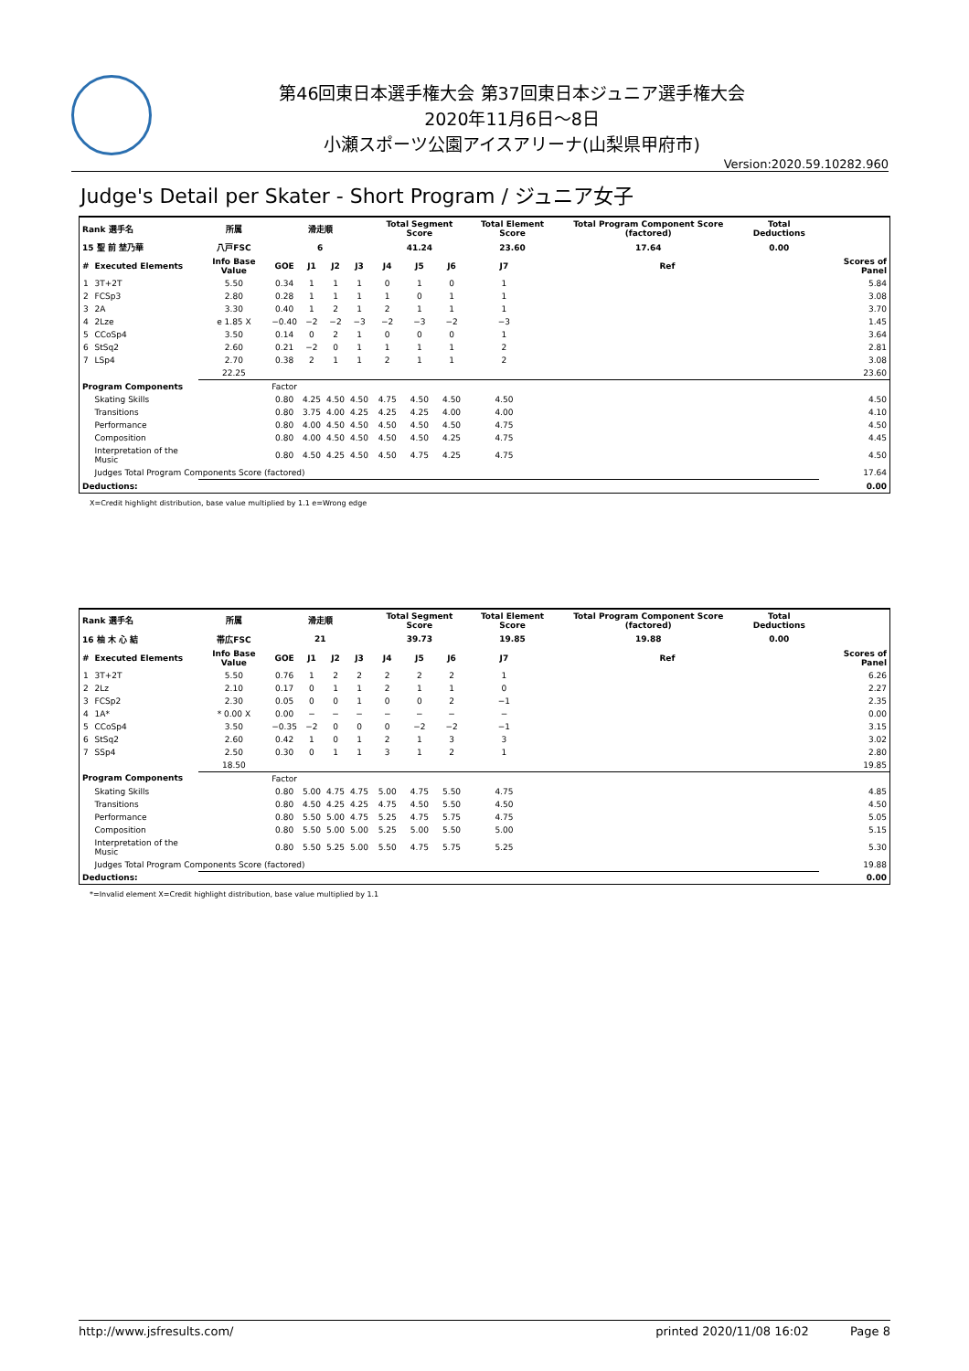第46回東日本選手権大会 第37回東日本ジュニア選手権大会
2020年11月6日～8日
小瀬スポーツ公園アイスアリーナ(山梨県甲府市)
Version:2020.59.10282.960
Judge's Detail per Skater - Short Program / ジュニア女子
| Rank 選手名 | | 所属 | 滑走順 | | | | Total Segment Score | | | Total Element Score | | Total Program Component Score (factored) | | Total Deductions | |
| --- | --- | --- | --- | --- | --- | --- | --- | --- | --- | --- | --- | --- | --- | --- | --- |
| 15 聖 前 埜乃華 | | 八戸FSC | 6 | | | | 41.24 | | | 23.60 | | 17.64 | | 0.00 | |
| # | Executed Elements | Info Base Value | GOE | J1 | J2 | J3 | J4 | J5 | J6 | J7 | | | Ref | | Scores of Panel |
| 1 | 3T+2T | 5.50 | 0.34 | 1 | 1 | 1 | 0 | 1 | 0 | 1 | | | | | 5.84 |
| 2 | FCSp3 | 2.80 | 0.28 | 1 | 1 | 1 | 1 | 0 | 1 | 1 | | | | | 3.08 |
| 3 | 2A | 3.30 | 0.40 | 1 | 2 | 1 | 2 | 1 | 1 | 1 | | | | | 3.70 |
| 4 | 2Lze | e 1.85 X | −0.40 | −2 | −2 | −3 | −2 | −3 | −2 | −3 | | | | | 1.45 |
| 5 | CCoSp4 | 3.50 | 0.14 | 0 | 2 | 1 | 0 | 0 | 0 | 1 | | | | | 3.64 |
| 6 | StSq2 | 2.60 | 0.21 | −2 | 0 | 1 | 1 | 1 | 1 | 2 | | | | | 2.81 |
| 7 | LSp4 | 2.70 | 0.38 | 2 | 1 | 1 | 2 | 1 | 1 | 2 | | | | | 3.08 |
| | | 22.25 | | | | | | | | | | | | | 23.60 |
| Program Components | | | Factor | | | | | | | | | | | | |
| | Skating Skills | | 0.80 | 4.25 | 4.50 | 4.50 | 4.75 | 4.50 | 4.50 | 4.50 | | | | | 4.50 |
| | Transitions | | 0.80 | 3.75 | 4.00 | 4.25 | 4.25 | 4.25 | 4.00 | 4.00 | | | | | 4.10 |
| | Performance | | 0.80 | 4.00 | 4.50 | 4.50 | 4.50 | 4.50 | 4.50 | 4.75 | | | | | 4.50 |
| | Composition | | 0.80 | 4.00 | 4.50 | 4.50 | 4.50 | 4.50 | 4.25 | 4.75 | | | | | 4.45 |
| | Interpretation of the Music | | 0.80 | 4.50 | 4.25 | 4.50 | 4.50 | 4.75 | 4.25 | 4.75 | | | | | 4.50 |
| | Judges Total Program Components Score (factored) | | | | | | | | | | | | | | 17.64 |
| Deductions: | | | | | | | | | | | | | | | 0.00 |
X=Credit highlight distribution, base value multiplied by 1.1 e=Wrong edge
| Rank 選手名 | | 所属 | 滑走順 | | | | Total Segment Score | | | Total Element Score | | Total Program Component Score (factored) | | Total Deductions | |
| --- | --- | --- | --- | --- | --- | --- | --- | --- | --- | --- | --- | --- | --- | --- | --- |
| 16 柚 木 心 結 | | 帯広FSC | 21 | | | | 39.73 | | | 19.85 | | 19.88 | | 0.00 | |
| # | Executed Elements | Info Base Value | GOE | J1 | J2 | J3 | J4 | J5 | J6 | J7 | | | Ref | | Scores of Panel |
| 1 | 3T+2T | 5.50 | 0.76 | 1 | 2 | 2 | 2 | 2 | 2 | 1 | | | | | 6.26 |
| 2 | 2Lz | 2.10 | 0.17 | 0 | 1 | 1 | 2 | 1 | 1 | 0 | | | | | 2.27 |
| 3 | FCSp2 | 2.30 | 0.05 | 0 | 0 | 1 | 0 | 0 | 2 | −1 | | | | | 2.35 |
| 4 | 1A* | * 0.00 X | 0.00 | − | − | − | − | − | − | − | | | | | 0.00 |
| 5 | CCoSp4 | 3.50 | −0.35 | −2 | 0 | 0 | 0 | −2 | −2 | −1 | | | | | 3.15 |
| 6 | StSq2 | 2.60 | 0.42 | 1 | 0 | 1 | 2 | 1 | 3 | 3 | | | | | 3.02 |
| 7 | SSp4 | 2.50 | 0.30 | 0 | 1 | 1 | 3 | 1 | 2 | 1 | | | | | 2.80 |
| | | 18.50 | | | | | | | | | | | | | 19.85 |
| Program Components | | | Factor | | | | | | | | | | | | |
| | Skating Skills | | 0.80 | 5.00 | 4.75 | 4.75 | 5.00 | 4.75 | 5.50 | 4.75 | | | | | 4.85 |
| | Transitions | | 0.80 | 4.50 | 4.25 | 4.25 | 4.75 | 4.50 | 5.50 | 4.50 | | | | | 4.50 |
| | Performance | | 0.80 | 5.50 | 5.00 | 4.75 | 5.25 | 4.75 | 5.75 | 4.75 | | | | | 5.05 |
| | Composition | | 0.80 | 5.50 | 5.00 | 5.00 | 5.25 | 5.00 | 5.50 | 5.00 | | | | | 5.15 |
| | Interpretation of the Music | | 0.80 | 5.50 | 5.25 | 5.00 | 5.50 | 4.75 | 5.75 | 5.25 | | | | | 5.30 |
| | Judges Total Program Components Score (factored) | | | | | | | | | | | | | | 19.88 |
| Deductions: | | | | | | | | | | | | | | | 0.00 |
*=Invalid element X=Credit highlight distribution, base value multiplied by 1.1
http://www.jsfresults.com/ printed 2020/11/08 16:02 Page 8